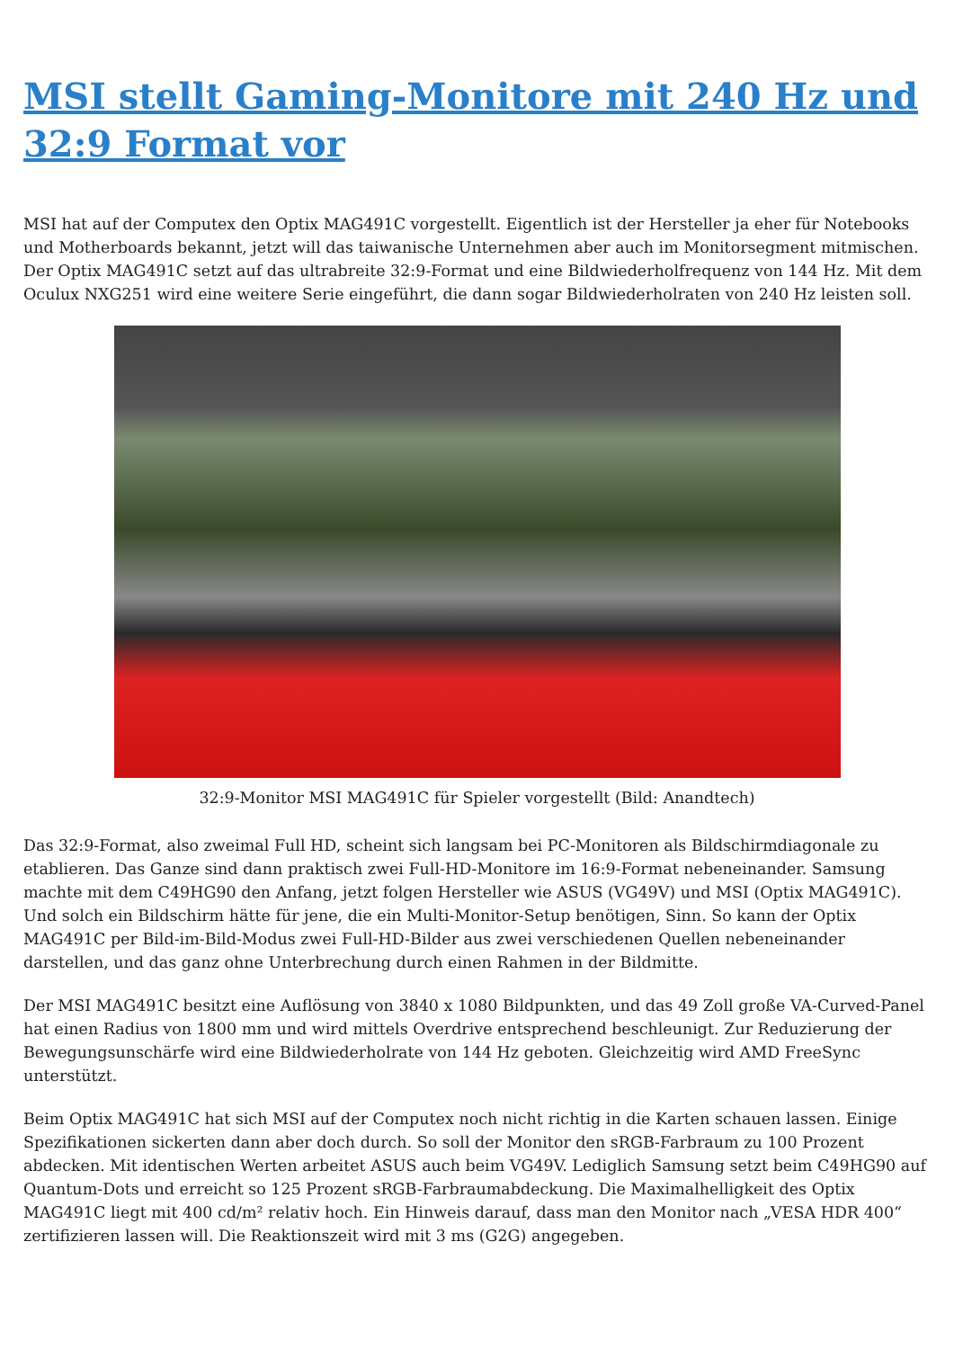MSI stellt Gaming-Monitore mit 240 Hz und 32:9 Format vor
MSI hat auf der Computex den Optix MAG491C vorgestellt. Eigentlich ist der Hersteller ja eher für Notebooks und Motherboards bekannt, jetzt will das taiwanische Unternehmen aber auch im Monitorsegment mitmischen. Der Optix MAG491C setzt auf das ultrabreite 32:9-Format und eine Bildwiederholfrequenz von 144 Hz. Mit dem Oculux NXG251 wird eine weitere Serie eingeführt, die dann sogar Bildwiederholraten von 240 Hz leisten soll.
32:9-Monitor MSI MAG491C für Spieler vorgestellt (Bild: Anandtech)
Das 32:9-Format, also zweimal Full HD, scheint sich langsam bei PC-Monitoren als Bildschirmdiagonale zu etablieren. Das Ganze sind dann praktisch zwei Full-HD-Monitore im 16:9-Format nebeneinander. Samsung machte mit dem C49HG90 den Anfang, jetzt folgen Hersteller wie ASUS (VG49V) und MSI (Optix MAG491C). Und solch ein Bildschirm hätte für jene, die ein Multi-Monitor-Setup benötigen, Sinn. So kann der Optix MAG491C per Bild-im-Bild-Modus zwei Full-HD-Bilder aus zwei verschiedenen Quellen nebeneinander darstellen, und das ganz ohne Unterbrechung durch einen Rahmen in der Bildmitte.
Der MSI MAG491C besitzt eine Auflösung von 3840 x 1080 Bildpunkten, und das 49 Zoll große VA-Curved-Panel hat einen Radius von 1800 mm und wird mittels Overdrive entsprechend beschleunigt. Zur Reduzierung der Bewegungsunschärfe wird eine Bildwiederholrate von 144 Hz geboten. Gleichzeitig wird AMD FreeSync unterstützt.
Beim Optix MAG491C hat sich MSI auf der Computex noch nicht richtig in die Karten schauen lassen. Einige Spezifikationen sickerten dann aber doch durch. So soll der Monitor den sRGB-Farbraum zu 100 Prozent abdecken. Mit identischen Werten arbeitet ASUS auch beim VG49V. Lediglich Samsung setzt beim C49HG90 auf Quantum-Dots und erreicht so 125 Prozent sRGB-Farbraumabdeckung. Die Maximalhelligkeit des Optix MAG491C liegt mit 400 cd/m² relativ hoch. Ein Hinweis darauf, dass man den Monitor nach „VESA HDR 400“ zertifizieren lassen will. Die Reaktionszeit wird mit 3 ms (G2G) angegeben.